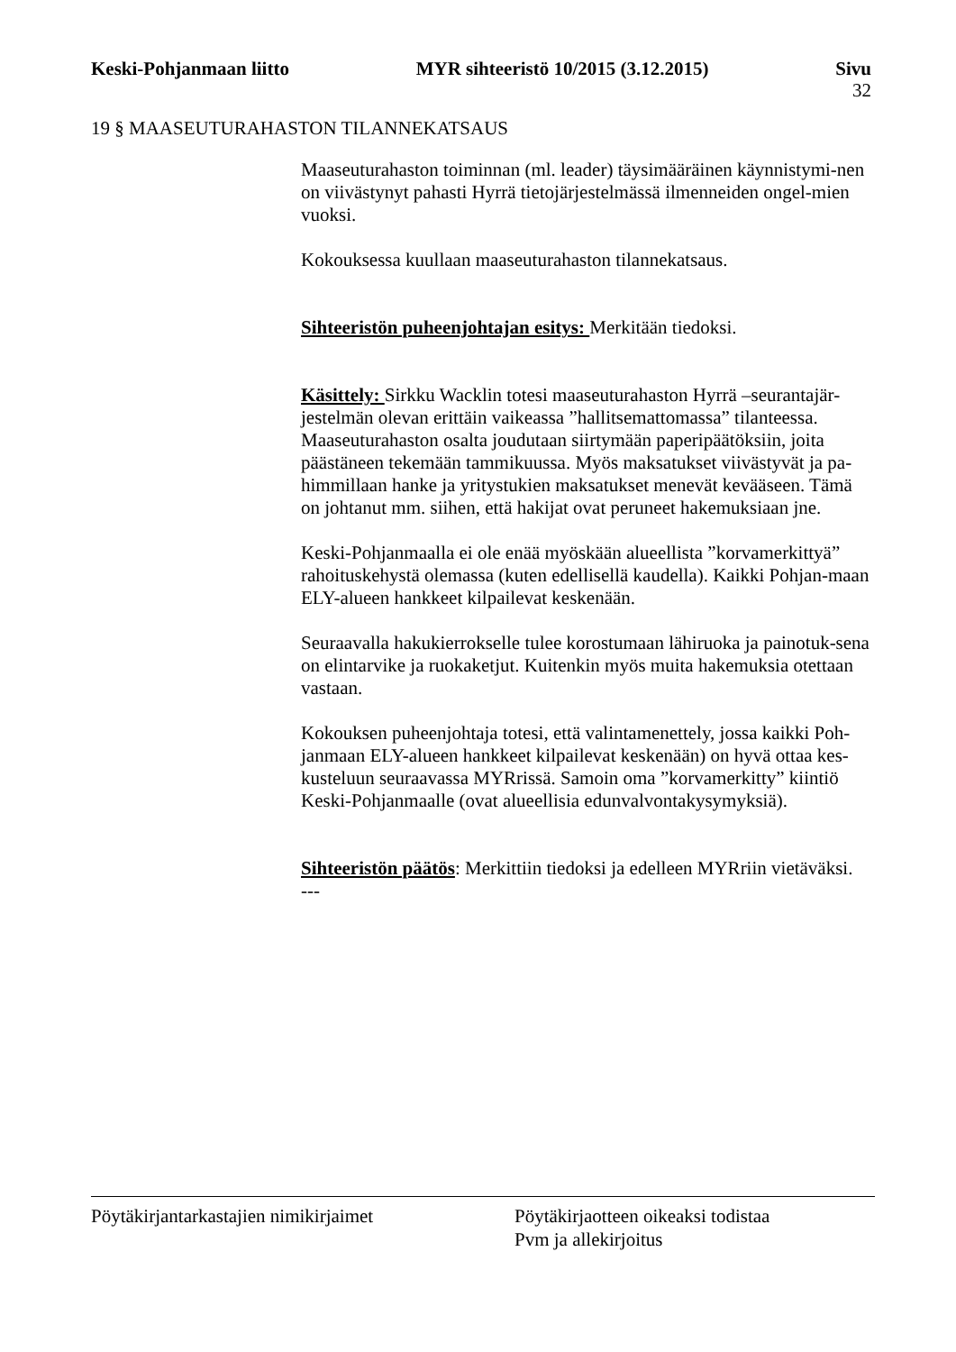Keski-Pohjanmaan liitto MYR sihteeristö 10/2015 (3.12.2015) Sivu
32
19 § MAASEUTURAHASTON TILANNEKATSAUS
Maaseuturahaston toiminnan (ml. leader) täysimääräinen käynnistymi-nen on viivästynyt pahasti Hyrrä tietojärjestelmässä ilmenneiden ongel-mien vuoksi.
Kokouksessa kuullaan maaseuturahaston tilannekatsaus.
Sihteeristön puheenjohtajan esitys: Merkitään tiedoksi.
Käsittely: Sirkku Wacklin totesi maaseuturahaston Hyrrä –seurantajär-jestelmän olevan erittäin vaikeassa ”hallitsemattomassa” tilanteessa. Maaseuturahaston osalta joudutaan siirtymään paperipäätöksiin, joita päästäneen tekemään tammikuussa. Myös maksatukset viivästyvät ja pa-himmillaan hanke ja yritystukien maksatukset menevät kevääseen. Tämä on johtanut mm. siihen, että hakijat ovat peruneet hakemuksiaan jne.
Keski-Pohjanmaalla ei ole enää myöskään alueellista ”korvamerkittyä” rahoituskehystä olemassa (kuten edellisellä kaudella). Kaikki Pohjan-maan ELY-alueen hankkeet kilpailevat keskenään.
Seuraavalla hakukierrokselle tulee korostumaan lähiruoka ja painotuk-sena on elintarvike ja ruokaketjut. Kuitenkin myös muita hakemuksia otettaan vastaan.
Kokouksen puheenjohtaja totesi, että valintamenettely, jossa kaikki Poh-janmaan ELY-alueen hankkeet kilpailevat keskenään) on hyvä ottaa kes-kusteluun seuraavassa MYRrissä. Samoin oma ”korvamerkitty” kiintiö Keski-Pohjanmaalle (ovat alueellisia edunvalvontakysymyksiä).
Sihteeristön päätös: Merkittiin tiedoksi ja edelleen MYRriin vietäväksi.
---
Pöytäkirjantarkastajien nimikirjaimet Pöytäkirjaotteen oikeaksi todistaa
Pvm ja allekirjoitus